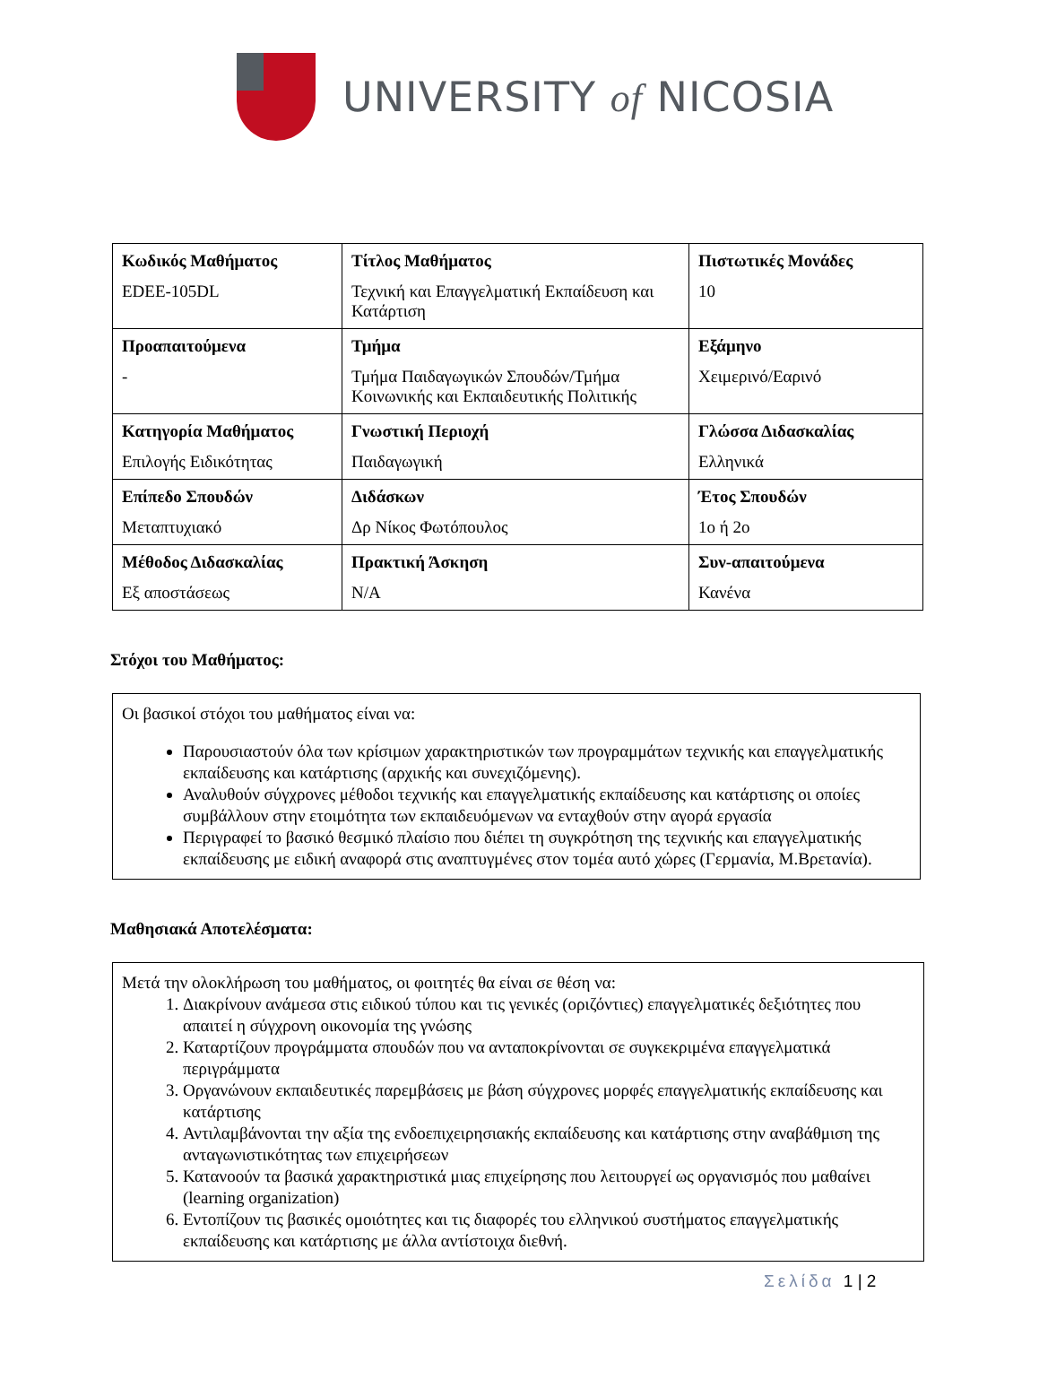UNIVERSITY of NICOSIA
| Κωδικός Μαθήματος EDEE-105DL | Τίτλος Μαθήματος Τεχνική και Επαγγελματική Εκπαίδευση και Κατάρτιση | Πιστωτικές Μονάδες 10 |
| Προαπαιτούμενα - | Τμήμα Τμήμα Παιδαγωγικών Σπουδών/Τμήμα Κοινωνικής και Εκπαιδευτικής Πολιτικής | Εξάμηνο Χειμερινό/Εαρινό |
| Κατηγορία Μαθήματος Επιλογής Ειδικότητας | Γνωστική Περιοχή Παιδαγωγική | Γλώσσα Διδασκαλίας Ελληνικά |
| Επίπεδο Σπουδών Μεταπτυχιακό | Διδάσκων Δρ Νίκος Φωτόπουλος | Έτος Σπουδών 1ο ή 2ο |
| Μέθοδος Διδασκαλίας Εξ αποστάσεως | Πρακτική Άσκηση N/A | Συν-απαιτούμενα Κανένα |
Στόχοι του Μαθήματος:
Οι βασικοί στόχοι του μαθήματος είναι να:
Παρουσιαστούν όλα των κρίσιμων χαρακτηριστικών των προγραμμάτων τεχνικής και επαγγελματικής εκπαίδευσης και κατάρτισης (αρχικής και συνεχιζόμενης).
Αναλυθούν σύγχρονες μέθοδοι τεχνικής και επαγγελματικής εκπαίδευσης και κατάρτισης οι οποίες συμβάλλουν στην ετοιμότητα των εκπαιδευόμενων να ενταχθούν στην αγορά εργασία
Περιγραφεί το βασικό θεσμικό πλαίσιο που διέπει τη συγκρότηση της τεχνικής και επαγγελματικής εκπαίδευσης με ειδική αναφορά στις αναπτυγμένες στον τομέα αυτό χώρες (Γερμανία, Μ.Βρετανία).
Μαθησιακά Αποτελέσματα:
Μετά την ολοκλήρωση του μαθήματος, οι φοιτητές θα είναι σε θέση να:
1. Διακρίνουν ανάμεσα στις ειδικού τύπου και τις γενικές (οριζόντιες) επαγγελματικές δεξιότητες που απαιτεί η σύγχρονη οικονομία της γνώσης
2. Καταρτίζουν προγράμματα σπουδών που να ανταποκρίνονται σε συγκεκριμένα επαγγελματικά περιγράμματα
3. Οργανώνουν εκπαιδευτικές παρεμβάσεις με βάση σύγχρονες μορφές επαγγελματικής εκπαίδευσης και κατάρτισης
4. Αντιλαμβάνονται την αξία της ενδοεπιχειρησιακής εκπαίδευσης και κατάρτισης στην αναβάθμιση της ανταγωνιστικότητας των επιχειρήσεων
5. Κατανοούν τα βασικά χαρακτηριστικά μιας επιχείρησης που λειτουργεί ως οργανισμός που μαθαίνει (learning organization)
6. Εντοπίζουν τις βασικές ομοιότητες και τις διαφορές του ελληνικού συστήματος επαγγελματικής εκπαίδευσης και κατάρτισης με άλλα αντίστοιχα διεθνή.
Σελίδα 1 | 2